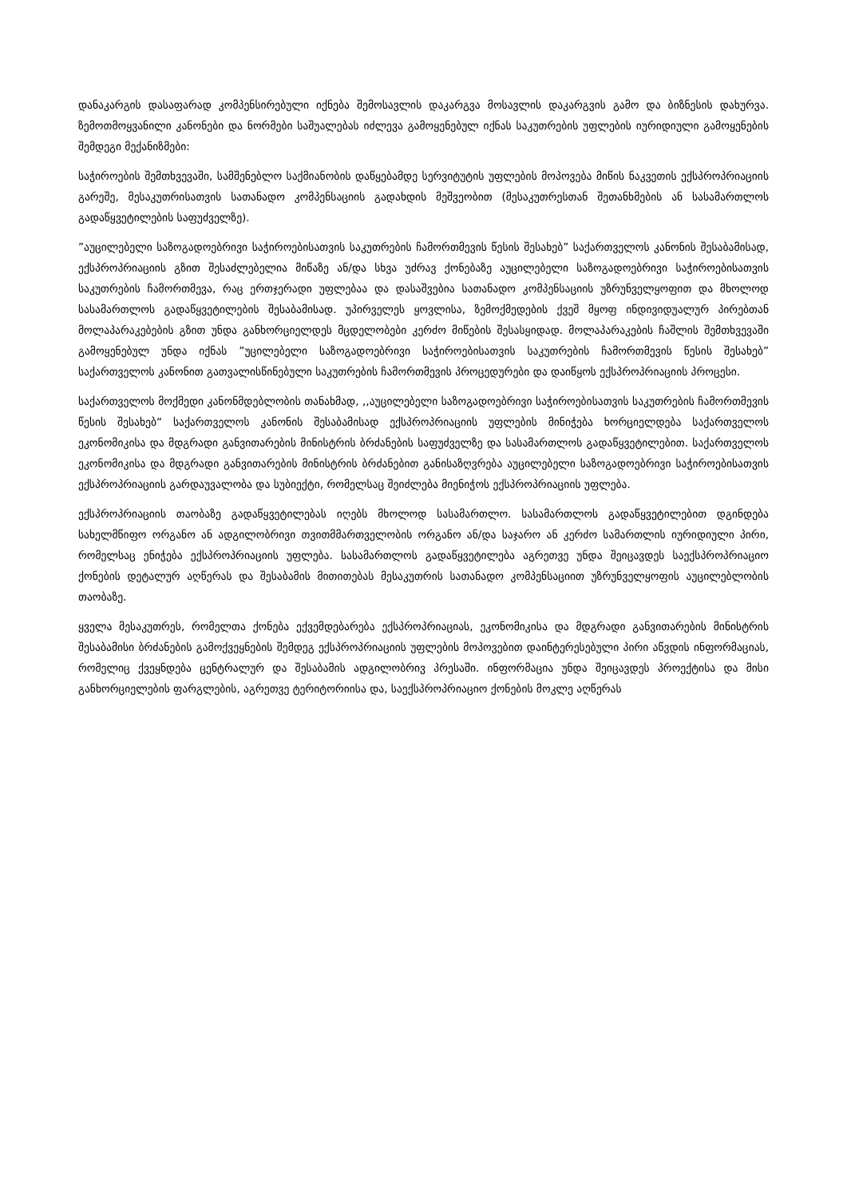დანაკარგის დასაფარად კომპენსირებული იქნება შემოსავლის დაკარგვა მოსავლის დაკარგვის გამო და ბიზნესის დახურვა. ზემოთმოყვანილი კანონები და ნორმები საშუალებას იძლევა გამოყენებულ იქნას საკუთრების უფლების იურიდიული გამოყენების შემდეგი მექანიზმები:
საჭიროების შემთხვევაში, სამშენებლო საქმიანობის დაწყებამდე სერვიტუტის უფლების მოპოვება მიწის ნაკვეთის ექსპროპრიაციის გარეშე, მესაკუთრისათვის სათანადო კომპენსაციის გადახდის მეშვეობით (მესაკუთრესთან შეთანხმების ან სასამართლოს გადაწყვეტილების საფუძველზე).
”აუცილებელი საზოგადოებრივი საჭიროებისათვის საკუთრების ჩამორთმევის წესის შესახებ” საქართველოს კანონის შესაბამისად, ექსპროპრიაციის გზით შესაძლებელია მიწაზე ან/და სხვა უძრავ ქონებაზე აუცილებელი საზოგადოებრივი საჭიროებისათვის საკუთრების ჩამორთმევა, რაც ერთჯერადი უფლებაა და დასაშვებია სათანადო კომპენსაციის უზრუნველყოფით და მხოლოდ სასამართლოს გადაწყვეტილების შესაბამისად. უპირველეს ყოვლისა, ზემოქმედების ქვეშ მყოფ ინდივიდუალურ პირებთან მოლაპარაკებების გზით უნდა განხორციელდეს მცდელობები კერძო მიწების შესასყიდად. მოლაპარაკების ჩაშლის შემთხვევაში გამოყენებულ უნდა იქნას ”უცილებელი საზოგადოებრივი საჭიროებისათვის საკუთრების ჩამორთმევის წესის შესახებ” საქართველოს კანონით გათვალისწინებული საკუთრების ჩამორთმევის პროცედურები და დაიწყოს ექსპროპრიაციის პროცესი.
საქართველოს მოქმედი კანონმდებლობის თანახმად, ,,აუცილებელი საზოგადოებრივი საჭიროებისათვის საკუთრების ჩამორთმევის წესის შესახებ“ საქართველოს კანონის შესაბამისად ექსპროპრიაციის უფლების მინიჭება ხორციელდება საქართველოს ეკონომიკისა და მდგრადი განვითარების მინისტრის ბრძანების საფუძველზე და სასამართლოს გადაწყვეტილებით. საქართველოს ეკონომიკისა და მდგრადი განვითარების მინისტრის ბრძანებით განისაზღვრება აუცილებელი საზოგადოებრივი საჭიროებისათვის ექსპროპრიაციის გარდაუვალობა და სუბიექტი, რომელსაც შეიძლება მიენიჭოს ექსპროპრიაციის უფლება.
ექსპროპრიაციის თაობაზე გადაწყვეტილებას იღებს მხოლოდ სასამართლო. სასამართლოს გადაწყვეტილებით დგინდება სახელმწიფო ორგანო ან ადგილობრივი თვითმმართველობის ორგანო ან/და საჯარო ან კერძო სამართლის იურიდიული პირი, რომელსაც ენიჭება ექსპროპრიაციის უფლება. სასამართლოს გადაწყვეტილება აგრეთვე უნდა შეიცავდეს საექსპროპრიაციო ქონების დეტალურ აღწერას და შესაბამის მითითებას მესაკუთრის სათანადო კომპენსაციით უზრუნველყოფის აუცილებლობის თაობაზე.
ყველა მესაკუთრეს, რომელთა ქონება ექვემდებარება ექსპროპრიაციას, ეკონომიკისა და მდგრადი განვითარების მინისტრის შესაბამისი ბრძანების გამოქვეყნების შემდეგ ექსპროპრიაციის უფლების მოპოვებით დაინტერესებული პირი აწვდის ინფორმაციას, რომელიც ქვეყნდება ცენტრალურ და შესაბამის ადგილობრივ პრესაში. ინფორმაცია უნდა შეიცავდეს პროექტისა და მისი განხორციელების ფარგლების, აგრეთვე ტერიტორიისა და, საექსპროპრიაციო ქონების მოკლე აღწერას